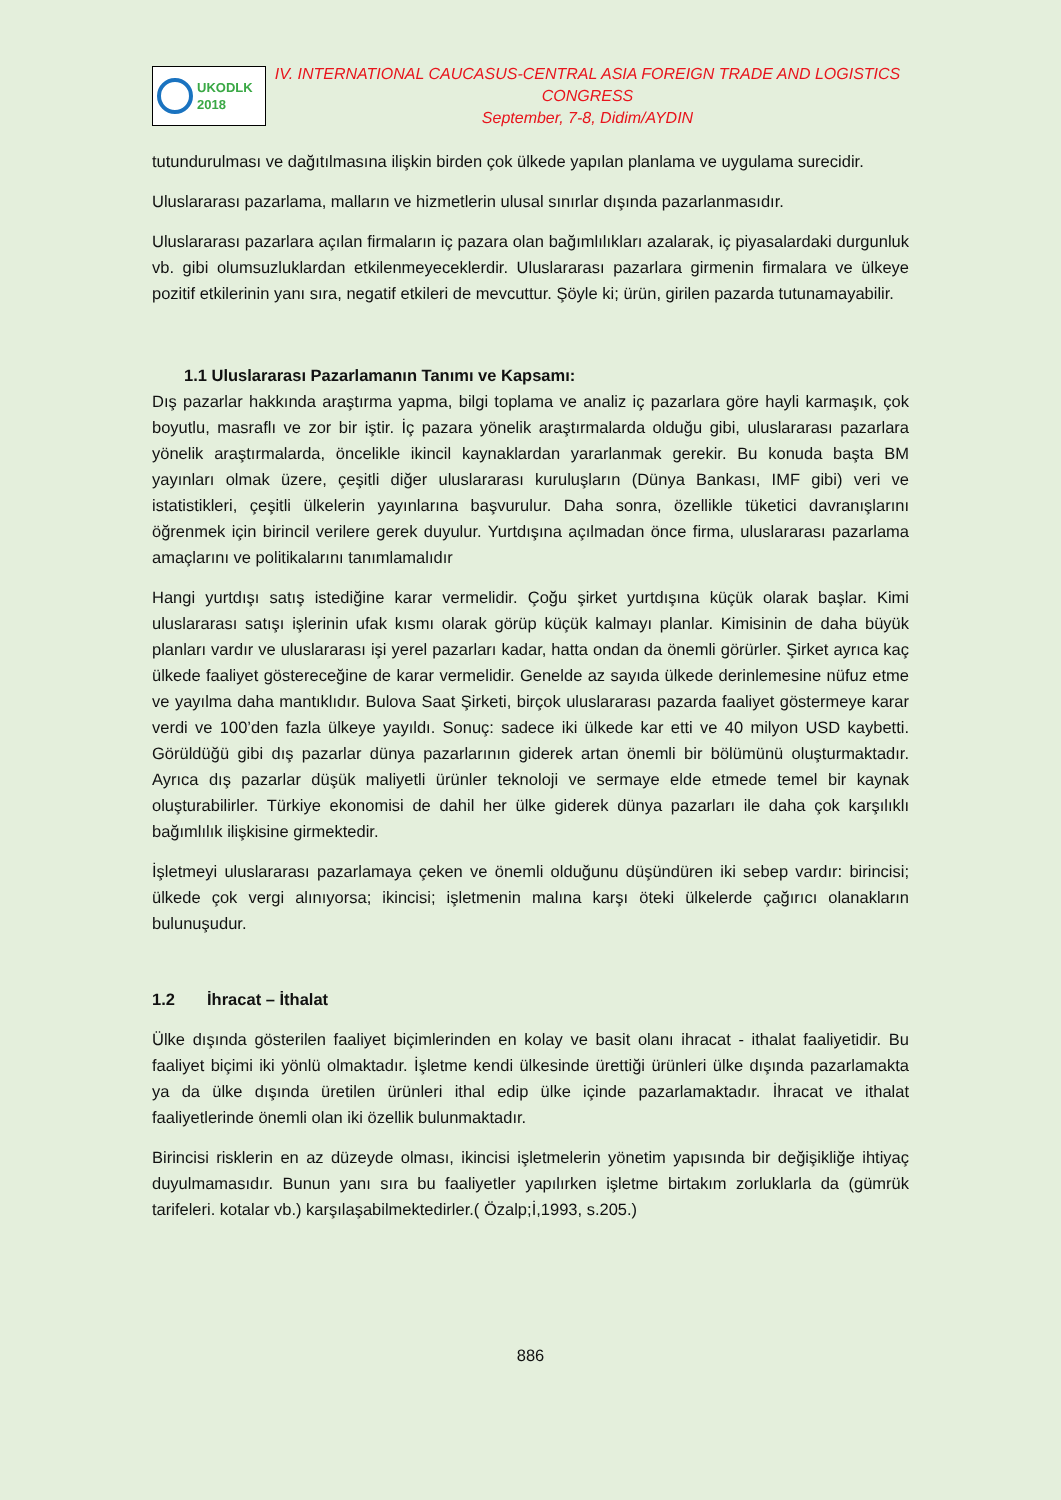UKODLK
2018
IV. INTERNATIONAL CAUCASUS-CENTRAL ASIA FOREIGN TRADE AND LOGISTICS CONGRESS
September, 7-8, Didim/AYDIN
tutundurulması ve dağıtılmasına ilişkin birden çok ülkede yapılan planlama ve uygulama surecidir.
Uluslararası pazarlama, malların ve hizmetlerin ulusal sınırlar dışında pazarlanmasıdır.
Uluslararası pazarlara açılan firmaların iç pazara olan bağımlılıkları azalarak, iç piyasalardaki durgunluk vb. gibi olumsuzluklardan etkilenmeyeceklerdir. Uluslararası pazarlara girmenin firmalara ve ülkeye pozitif etkilerinin yanı sıra, negatif etkileri de mevcuttur. Şöyle ki; ürün, girilen pazarda tutunamayabilir.
1.1 Uluslararası Pazarlamanın Tanımı ve Kapsamı:
Dış pazarlar hakkında araştırma yapma, bilgi toplama ve analiz iç pazarlara göre hayli karmaşık, çok boyutlu, masraflı ve zor bir iştir. İç pazara yönelik araştırmalarda olduğu gibi, uluslararası pazarlara yönelik araştırmalarda, öncelikle ikincil kaynaklardan yararlanmak gerekir. Bu konuda başta BM yayınları olmak üzere, çeşitli diğer uluslararası kuruluşların (Dünya Bankası, IMF gibi) veri ve istatistikleri, çeşitli ülkelerin yayınlarına başvurulur. Daha sonra, özellikle tüketici davranışlarını öğrenmek için birincil verilere gerek duyulur. Yurtdışına açılmadan önce firma, uluslararası pazarlama amaçlarını ve politikalarını tanımlamalıdır
Hangi yurtdışı satış istediğine karar vermelidir. Çoğu şirket yurtdışına küçük olarak başlar. Kimi uluslararası satışı işlerinin ufak kısmı olarak görüp küçük kalmayı planlar. Kimisinin de daha büyük planları vardır ve uluslararası işi yerel pazarları kadar, hatta ondan da önemli görürler. Şirket ayrıca kaç ülkede faaliyet göstereceğine de karar vermelidir. Genelde az sayıda ülkede derinlemesine nüfuz etme ve yayılma daha mantıklıdır. Bulova Saat Şirketi, birçok uluslararası pazarda faaliyet göstermeye karar verdi ve 100’den fazla ülkeye yayıldı. Sonuç: sadece iki ülkede kar etti ve 40 milyon USD kaybetti. Görüldüğü gibi dış pazarlar dünya pazarlarının giderek artan önemli bir bölümünü oluşturmaktadır. Ayrıca dış pazarlar düşük maliyetli ürünler teknoloji ve sermaye elde etmede temel bir kaynak oluşturabilirler. Türkiye ekonomisi de dahil her ülke giderek dünya pazarları ile daha çok karşılıklı bağımlılık ilişkisine girmektedir.
İşletmeyi uluslararası pazarlamaya çeken ve önemli olduğunu düşündüren iki sebep vardır: birincisi; ülkede çok vergi alınıyorsa; ikincisi; işletmenin malına karşı öteki ülkelerde çağırıcı olanakların bulunuşudur.
1.2 İhracat – İthalat
Ülke dışında gösterilen faaliyet biçimlerinden en kolay ve basit olanı ihracat - ithalat faaliyetidir. Bu faaliyet biçimi iki yönlü olmaktadır. İşletme kendi ülkesinde ürettiği ürünleri ülke dışında pazarlamakta ya da ülke dışında üretilen ürünleri ithal edip ülke içinde pazarlamaktadır. İhracat ve ithalat faaliyetlerinde önemli olan iki özellik bulunmaktadır.
Birincisi risklerin en az düzeyde olması, ikincisi işletmelerin yönetim yapısında bir değişikliğe ihtiyaç duyulmamasıdır. Bunun yanı sıra bu faaliyetler yapılırken işletme birtakım zorluklarla da (gümrük tarifeleri. kotalar vb.) karşılaşabilmektedirler.( Özalp;İ,1993, s.205.)
886